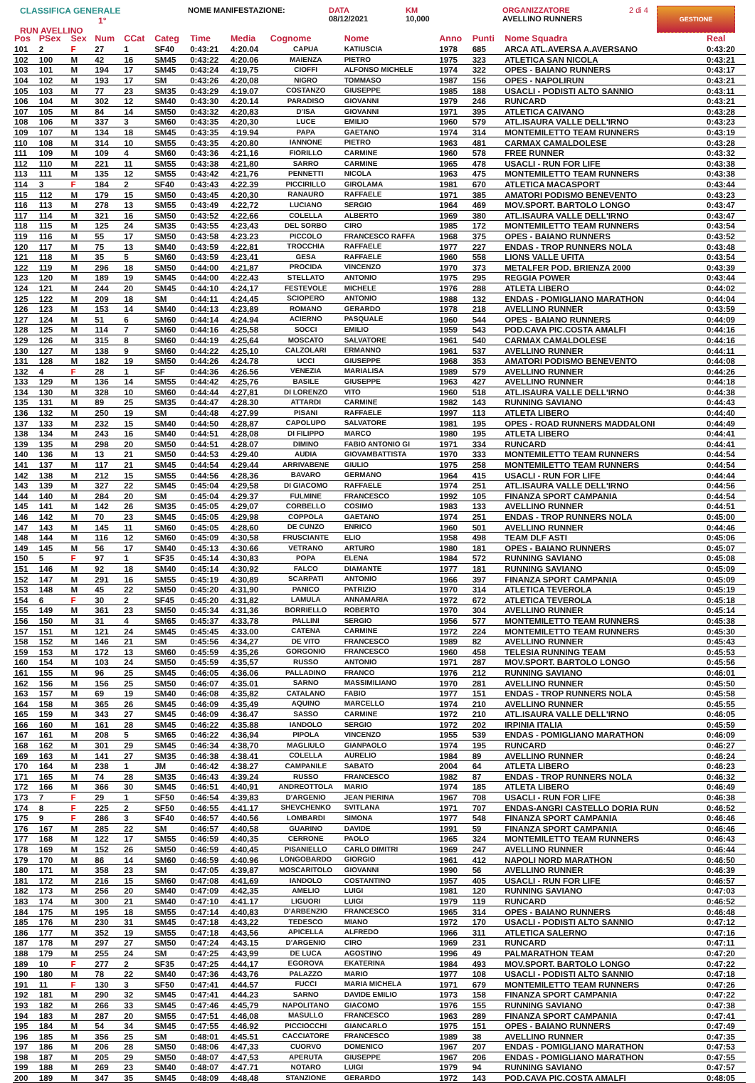CLASSIFICA GENERALE
1° RUN AVELLINO
NOME MANIFESTAZIONE: DATA
08/12/2021
KM
10,000
ORGANIZZATORE
AVELLINO RUNNERS
2 di 4
GESTIONE
| Pos | PSex | Sex | Num | CCat | Categ | Time | Media | Cognome | Nome | Anno | Punti | Nome Squadra | Real |
| --- | --- | --- | --- | --- | --- | --- | --- | --- | --- | --- | --- | --- | --- |
| 101 | 2 | F | 27 | 1 | SF40 | 0:43:21 | 4:20.04 | CAPUA | KATIUSCIA | 1978 | 685 | ARCA ATL.AVERSA A.AVERSANO | 0:43:20 |
| 102 | 100 | M | 42 | 16 | SM45 | 0:43:22 | 4:20.06 | MAIENZA | PIETRO | 1975 | 323 | ATLETICA SAN NICOLA | 0:43:21 |
| 103 | 101 | M | 194 | 17 | SM45 | 0:43:24 | 4:19,75 | CIOFFI | ALFONSO MICHELE | 1974 | 322 | OPES - BAIANO RUNNERS | 0:43:17 |
| 104 | 102 | M | 193 | 17 | SM | 0:43:26 | 4:20,08 | NIGRO | TOMMASO | 1987 | 156 | OPES - NAPOLIRUN | 0:43:21 |
| 105 | 103 | M | 77 | 23 | SM35 | 0:43:29 | 4:19.07 | COSTANZO | GIUSEPPE | 1985 | 188 | USACLI - PODISTI ALTO SANNIO | 0:43:11 |
| 106 | 104 | M | 302 | 12 | SM40 | 0:43:30 | 4:20.14 | PARADISO | GIOVANNI | 1979 | 246 | RUNCARD | 0:43:21 |
| 107 | 105 | M | 84 | 14 | SM50 | 0:43:32 | 4:20,83 | D'ISA | GIOVANNI | 1971 | 395 | ATLETICA CAIVANO | 0:43:28 |
| 108 | 106 | M | 337 | 3 | SM60 | 0:43:35 | 4:20,30 | LUCE | EMILIO | 1960 | 579 | ATL.ISAURA VALLE DELL'IRNO | 0:43:23 |
| 109 | 107 | M | 134 | 18 | SM45 | 0:43:35 | 4:19.94 | PAPA | GAETANO | 1974 | 314 | MONTEMILETTO TEAM RUNNERS | 0:43:19 |
| 110 | 108 | M | 314 | 10 | SM55 | 0:43:35 | 4:20.80 | IANNONE | PIETRO | 1963 | 481 | CARMAX CAMALDOLESE | 0:43:28 |
| 111 | 109 | M | 109 | 4 | SM60 | 0:43:36 | 4:21,16 | FIORILLO | CARMINE | 1960 | 578 | FREE RUNNER | 0:43:32 |
| 112 | 110 | M | 221 | 11 | SM55 | 0:43:38 | 4:21,80 | SARRO | CARMINE | 1965 | 478 | USACLI - RUN FOR LIFE | 0:43:38 |
| 113 | 111 | M | 135 | 12 | SM55 | 0:43:42 | 4:21,76 | PENNETTI | NICOLA | 1963 | 475 | MONTEMILETTO TEAM RUNNERS | 0:43:38 |
| 114 | 3 | F | 184 | 2 | SF40 | 0:43:43 | 4:22.39 | PICCIRILLO | GIROLAMA | 1981 | 670 | ATLETICA MACASPORT | 0:43:44 |
| 115 | 112 | M | 179 | 15 | SM50 | 0:43:45 | 4:20,30 | RANAURO | RAFFAELE | 1971 | 385 | AMATORI PODISMO BENEVENTO | 0:43:23 |
| 116 | 113 | M | 278 | 13 | SM55 | 0:43:49 | 4:22,72 | LUCIANO | SERGIO | 1964 | 469 | MOV.SPORT. BARTOLO LONGO | 0:43:47 |
| 117 | 114 | M | 321 | 16 | SM50 | 0:43:52 | 4:22,66 | COLELLA | ALBERTO | 1969 | 380 | ATL.ISAURA VALLE DELL'IRNO | 0:43:47 |
| 118 | 115 | M | 125 | 24 | SM35 | 0:43:55 | 4:23,43 | DEL SORBO | CIRO | 1985 | 172 | MONTEMILETTO TEAM RUNNERS | 0:43:54 |
| 119 | 116 | M | 55 | 17 | SM50 | 0:43:58 | 4:23.23 | PICCOLO | FRANCESCO RAFFA | 1968 | 375 | OPES - BAIANO RUNNERS | 0:43:52 |
| 120 | 117 | M | 75 | 13 | SM40 | 0:43:59 | 4:22,81 | TROCCHIA | RAFFAELE | 1977 | 227 | ENDAS - TROP RUNNERS NOLA | 0:43:48 |
| 121 | 118 | M | 35 | 5 | SM60 | 0:43:59 | 4:23,41 | GESA | RAFFAELE | 1960 | 558 | LIONS VALLE UFITA | 0:43:54 |
| 122 | 119 | M | 296 | 18 | SM50 | 0:44:00 | 4:21,87 | PROCIDA | VINCENZO | 1970 | 373 | METALFER POD. BRIENZA 2000 | 0:43:39 |
| 123 | 120 | M | 189 | 19 | SM45 | 0:44:00 | 4:22.43 | STELLATO | ANTONIO | 1975 | 295 | REGGIA POWER | 0:43:44 |
| 124 | 121 | M | 244 | 20 | SM45 | 0:44:10 | 4:24,17 | FESTEVOLE | MICHELE | 1976 | 288 | ATLETA LIBERO | 0:44:02 |
| 125 | 122 | M | 209 | 18 | SM | 0:44:11 | 4:24,45 | SCIOPERO | ANTONIO | 1988 | 132 | ENDAS - POMIGLIANO MARATHON | 0:44:04 |
| 126 | 123 | M | 153 | 14 | SM40 | 0:44:13 | 4:23,89 | ROMANO | GERARDO | 1978 | 218 | AVELLINO RUNNER | 0:43:59 |
| 127 | 124 | M | 51 | 6 | SM60 | 0:44:14 | 4:24.94 | ACIERNO | PASQUALE | 1960 | 544 | OPES - BAIANO RUNNERS | 0:44:09 |
| 128 | 125 | M | 114 | 7 | SM60 | 0:44:16 | 4:25,58 | SOCCI | EMILIO | 1959 | 543 | POD.CAVA PIC.COSTA AMALFI | 0:44:16 |
| 129 | 126 | M | 315 | 8 | SM60 | 0:44:19 | 4:25,64 | MOSCATO | SALVATORE | 1961 | 540 | CARMAX CAMALDOLESE | 0:44:16 |
| 130 | 127 | M | 138 | 9 | SM60 | 0:44:22 | 4:25,10 | CALZOLARI | ERMANNO | 1961 | 537 | AVELLINO RUNNER | 0:44:11 |
| 131 | 128 | M | 182 | 19 | SM50 | 0:44:26 | 4:24.78 | UCCI | GIUSEPPE | 1968 | 353 | AMATORI PODISMO BENEVENTO | 0:44:08 |
| 132 | 4 | F | 28 | 1 | SF | 0:44:36 | 4:26.56 | VENEZIA | MARIALISA | 1989 | 579 | AVELLINO RUNNER | 0:44:26 |
| 133 | 129 | M | 136 | 14 | SM55 | 0:44:42 | 4:25,76 | BASILE | GIUSEPPE | 1963 | 427 | AVELLINO RUNNER | 0:44:18 |
| 134 | 130 | M | 328 | 10 | SM60 | 0:44:44 | 4:27,81 | DI LORENZO | VITO | 1960 | 518 | ATL.ISAURA VALLE DELL'IRNO | 0:44:38 |
| 135 | 131 | M | 89 | 25 | SM35 | 0:44:47 | 4:28.30 | ATTARDI | CARMINE | 1982 | 143 | RUNNING SAVIANO | 0:44:43 |
| 136 | 132 | M | 250 | 19 | SM | 0:44:48 | 4:27.99 | PISANI | RAFFAELE | 1997 | 113 | ATLETA LIBERO | 0:44:40 |
| 137 | 133 | M | 232 | 15 | SM40 | 0:44:50 | 4:28,87 | CAPOLUPO | SALVATORE | 1981 | 195 | OPES - ROAD RUNNERS MADDALONI | 0:44:49 |
| 138 | 134 | M | 243 | 16 | SM40 | 0:44:51 | 4:28,08 | DI FILIPPO | MARCO | 1980 | 195 | ATLETA LIBERO | 0:44:41 |
| 139 | 135 | M | 298 | 20 | SM50 | 0:44:51 | 4:28.07 | DIMINO | FABIO ANTONIO GI | 1971 | 334 | RUNCARD | 0:44:41 |
| 140 | 136 | M | 13 | 21 | SM50 | 0:44:53 | 4:29.40 | AUDIA | GIOVAMBATTISTA | 1970 | 333 | MONTEMILETTO TEAM RUNNERS | 0:44:54 |
| 141 | 137 | M | 117 | 21 | SM45 | 0:44:54 | 4:29.44 | ARRIVABENE | GIULIO | 1975 | 258 | MONTEMILETTO TEAM RUNNERS | 0:44:54 |
| 142 | 138 | M | 212 | 15 | SM55 | 0:44:56 | 4:28,36 | BAVARO | GERMANO | 1964 | 415 | USACLI - RUN FOR LIFE | 0:44:44 |
| 143 | 139 | M | 327 | 22 | SM45 | 0:45:04 | 4:29,58 | DI GIACOMO | RAFFAELE | 1974 | 251 | ATL.ISAURA VALLE DELL'IRNO | 0:44:56 |
| 144 | 140 | M | 284 | 20 | SM | 0:45:04 | 4:29.37 | FULMINE | FRANCESCO | 1992 | 105 | FINANZA SPORT CAMPANIA | 0:44:54 |
| 145 | 141 | M | 142 | 26 | SM35 | 0:45:05 | 4:29,07 | CORBELLO | COSIMO | 1983 | 133 | AVELLINO RUNNER | 0:44:51 |
| 146 | 142 | M | 70 | 23 | SM45 | 0:45:05 | 4:29,98 | COPPOLA | GAETANO | 1974 | 251 | ENDAS - TROP RUNNERS NOLA | 0:45:00 |
| 147 | 143 | M | 145 | 11 | SM60 | 0:45:05 | 4:28,60 | DE CUNZO | ENRICO | 1960 | 501 | AVELLINO RUNNER | 0:44:46 |
| 148 | 144 | M | 116 | 12 | SM60 | 0:45:09 | 4:30,58 | FRUSCIANTE | ELIO | 1958 | 498 | TEAM DLF ASTI | 0:45:06 |
| 149 | 145 | M | 56 | 17 | SM40 | 0:45:13 | 4:30.66 | VETRANO | ARTURO | 1980 | 181 | OPES - BAIANO RUNNERS | 0:45:07 |
| 150 | 5 | F | 97 | 1 | SF35 | 0:45:14 | 4:30,83 | POPA | ELENA | 1984 | 572 | RUNNING SAVIANO | 0:45:08 |
| 151 | 146 | M | 92 | 18 | SM40 | 0:45:14 | 4:30,92 | FALCO | DIAMANTE | 1977 | 181 | RUNNING SAVIANO | 0:45:09 |
| 152 | 147 | M | 291 | 16 | SM55 | 0:45:19 | 4:30,89 | SCARPATI | ANTONIO | 1966 | 397 | FINANZA SPORT CAMPANIA | 0:45:09 |
| 153 | 148 | M | 45 | 22 | SM50 | 0:45:20 | 4:31,90 | PANICO | PATRIZIO | 1970 | 314 | ATLETICA TEVEROLA | 0:45:19 |
| 154 | 6 | F | 30 | 2 | SF45 | 0:45:20 | 4:31,82 | LAMULA | ANNAMARIA | 1972 | 672 | ATLETICA TEVEROLA | 0:45:18 |
| 155 | 149 | M | 361 | 23 | SM50 | 0:45:34 | 4:31,36 | BORRIELLO | ROBERTO | 1970 | 304 | AVELLINO RUNNER | 0:45:14 |
| 156 | 150 | M | 31 | 4 | SM65 | 0:45:37 | 4:33,78 | PALLINI | SERGIO | 1956 | 577 | MONTEMILETTO TEAM RUNNERS | 0:45:38 |
| 157 | 151 | M | 121 | 24 | SM45 | 0:45:45 | 4:33.00 | CATENA | CARMINE | 1972 | 224 | MONTEMILETTO TEAM RUNNERS | 0:45:30 |
| 158 | 152 | M | 146 | 21 | SM | 0:45:56 | 4:34,27 | DE VITO | FRANCESCO | 1989 | 82 | AVELLINO RUNNER | 0:45:43 |
| 159 | 153 | M | 172 | 13 | SM60 | 0:45:59 | 4:35,26 | GORGONIO | FRANCESCO | 1960 | 458 | TELESIA RUNNING TEAM | 0:45:53 |
| 160 | 154 | M | 103 | 24 | SM50 | 0:45:59 | 4:35,57 | RUSSO | ANTONIO | 1971 | 287 | MOV.SPORT. BARTOLO LONGO | 0:45:56 |
| 161 | 155 | M | 96 | 25 | SM45 | 0:46:05 | 4:36.06 | PALLADINO | FRANCO | 1976 | 212 | RUNNING SAVIANO | 0:46:01 |
| 162 | 156 | M | 156 | 25 | SM50 | 0:46:07 | 4:35.01 | SARNO | MASSIMILIANO | 1970 | 281 | AVELLINO RUNNER | 0:45:50 |
| 163 | 157 | M | 69 | 19 | SM40 | 0:46:08 | 4:35,82 | CATALANO | FABIO | 1977 | 151 | ENDAS - TROP RUNNERS NOLA | 0:45:58 |
| 164 | 158 | M | 365 | 26 | SM45 | 0:46:09 | 4:35,49 | AQUINO | MARCELLO | 1974 | 210 | AVELLINO RUNNER | 0:45:55 |
| 165 | 159 | M | 343 | 27 | SM45 | 0:46:09 | 4:36.47 | SASSO | CARMINE | 1972 | 210 | ATL.ISAURA VALLE DELL'IRNO | 0:46:05 |
| 166 | 160 | M | 161 | 28 | SM45 | 0:46:22 | 4:35.88 | IANDOLO | SERGIO | 1972 | 202 | IRPINIA ITALIA | 0:45:59 |
| 167 | 161 | M | 208 | 5 | SM65 | 0:46:22 | 4:36,94 | PIPOLA | VINCENZO | 1955 | 539 | ENDAS - POMIGLIANO MARATHON | 0:46:09 |
| 168 | 162 | M | 301 | 29 | SM45 | 0:46:34 | 4:38,70 | MAGLIULO | GIANPAOLO | 1974 | 195 | RUNCARD | 0:46:27 |
| 169 | 163 | M | 141 | 27 | SM35 | 0:46:38 | 4:38.41 | COLELLA | AURELIO | 1984 | 89 | AVELLINO RUNNER | 0:46:24 |
| 170 | 164 | M | 238 | 1 | JM | 0:46:42 | 4:38.27 | CAMPANILE | SABATO | 2004 | 64 | ATLETA LIBERO | 0:46:23 |
| 171 | 165 | M | 74 | 28 | SM35 | 0:46:43 | 4:39.24 | RUSSO | FRANCESCO | 1982 | 87 | ENDAS - TROP RUNNERS NOLA | 0:46:32 |
| 172 | 166 | M | 366 | 30 | SM45 | 0:46:51 | 4:40,91 | ANDREOTTOLA | MARIO | 1974 | 185 | ATLETA LIBERO | 0:46:49 |
| 173 | 7 | F | 29 | 1 | SF50 | 0:46:54 | 4:39,83 | D'ARGENIO | JEAN PIERINA | 1967 | 708 | USACLI - RUN FOR LIFE | 0:46:38 |
| 174 | 8 | F | 225 | 2 | SF50 | 0:46:55 | 4:41.17 | SHEVCHENKO | SVITLANA | 1971 | 707 | ENDAS-ANGRI CASTELLO DORIA RUN | 0:46:52 |
| 175 | 9 | F | 286 | 3 | SF40 | 0:46:57 | 4:40.56 | LOMBARDI | SIMONA | 1977 | 548 | FINANZA SPORT CAMPANIA | 0:46:46 |
| 176 | 167 | M | 285 | 22 | SM | 0:46:57 | 4:40,58 | GUARINO | DAVIDE | 1991 | 59 | FINANZA SPORT CAMPANIA | 0:46:46 |
| 177 | 168 | M | 122 | 17 | SM55 | 0:46:59 | 4:40,35 | CERRONE | PAOLO | 1965 | 324 | MONTEMILETTO TEAM RUNNERS | 0:46:43 |
| 178 | 169 | M | 152 | 26 | SM50 | 0:46:59 | 4:40,45 | PISANIELLO | CARLO DIMITRI | 1969 | 247 | AVELLINO RUNNER | 0:46:44 |
| 179 | 170 | M | 86 | 14 | SM60 | 0:46:59 | 4:40.96 | LONGOBARDO | GIORGIO | 1961 | 412 | NAPOLI NORD MARATHON | 0:46:50 |
| 180 | 171 | M | 358 | 23 | SM | 0:47:05 | 4:39,87 | MOSCARITOLO | GIOVANNI | 1990 | 56 | AVELLINO RUNNER | 0:46:39 |
| 181 | 172 | M | 216 | 15 | SM60 | 0:47:08 | 4:41,69 | IANDOLO | COSTANTINO | 1957 | 405 | USACLI - RUN FOR LIFE | 0:46:57 |
| 182 | 173 | M | 256 | 20 | SM40 | 0:47:09 | 4:42,35 | AMELIO | LUIGI | 1981 | 120 | RUNNING SAVIANO | 0:47:03 |
| 183 | 174 | M | 300 | 21 | SM40 | 0:47:10 | 4:41.17 | LIGUORI | LUIGI | 1979 | 119 | RUNCARD | 0:46:52 |
| 184 | 175 | M | 195 | 18 | SM55 | 0:47:14 | 4:40,83 | D'ARBENZIO | FRANCESCO | 1965 | 314 | OPES - BAIANO RUNNERS | 0:46:48 |
| 185 | 176 | M | 230 | 31 | SM45 | 0:47:18 | 4:43,22 | TEDESCO | MIANO | 1972 | 170 | USACLI - PODISTI ALTO SANNIO | 0:47:12 |
| 186 | 177 | M | 352 | 19 | SM55 | 0:47:18 | 4:43,56 | APICELLA | ALFREDO | 1966 | 311 | ATLETICA SALERNO | 0:47:16 |
| 187 | 178 | M | 297 | 27 | SM50 | 0:47:24 | 4:43.15 | D'ARGENIO | CIRO | 1969 | 231 | RUNCARD | 0:47:11 |
| 188 | 179 | M | 255 | 24 | SM | 0:47:25 | 4:43,99 | DE LUCA | AGOSTINO | 1996 | 49 | PALMARATHON TEAM | 0:47:20 |
| 189 | 10 | F | 277 | 2 | SF35 | 0:47:25 | 4:44,17 | EGOROVA | EKATERINA | 1984 | 493 | MOV.SPORT. BARTOLO LONGO | 0:47:22 |
| 190 | 180 | M | 78 | 22 | SM40 | 0:47:36 | 4:43,76 | PALAZZO | MARIO | 1977 | 108 | USACLI - PODISTI ALTO SANNIO | 0:47:18 |
| 191 | 11 | F | 130 | 3 | SF50 | 0:47:41 | 4:44.57 | FUCCI | MARIA MICHELA | 1971 | 679 | MONTEMILETTO TEAM RUNNERS | 0:47:26 |
| 192 | 181 | M | 290 | 32 | SM45 | 0:47:41 | 4:44.23 | SARNO | DAVIDE EMILIO | 1973 | 158 | FINANZA SPORT CAMPANIA | 0:47:22 |
| 193 | 182 | M | 266 | 33 | SM45 | 0:47:46 | 4:45,79 | NAPOLITANO | GIACOMO | 1976 | 155 | RUNNING SAVIANO | 0:47:38 |
| 194 | 183 | M | 287 | 20 | SM55 | 0:47:51 | 4:46,08 | MASULLO | FRANCESCO | 1963 | 289 | FINANZA SPORT CAMPANIA | 0:47:41 |
| 195 | 184 | M | 54 | 34 | SM45 | 0:47:55 | 4:46.92 | PICCIOCCHI | GIANCARLO | 1975 | 151 | OPES - BAIANO RUNNERS | 0:47:49 |
| 196 | 185 | M | 356 | 25 | SM | 0:48:01 | 4:45.51 | CACCIATORE | FRANCESCO | 1989 | 38 | AVELLINO RUNNER | 0:47:35 |
| 197 | 186 | M | 206 | 28 | SM50 | 0:48:06 | 4:47,33 | CUORVO | DOMENICO | 1967 | 207 | ENDAS - POMIGLIANO MARATHON | 0:47:53 |
| 198 | 187 | M | 205 | 29 | SM50 | 0:48:07 | 4:47,53 | APERUTA | GIUSEPPE | 1967 | 206 | ENDAS - POMIGLIANO MARATHON | 0:47:55 |
| 199 | 188 | M | 269 | 23 | SM40 | 0:48:07 | 4:47.71 | NOTARO | LUIGI | 1979 | 94 | RUNNING SAVIANO | 0:47:57 |
| 200 | 189 | M | 347 | 35 | SM45 | 0:48:09 | 4:48,48 | STANZIONE | GERARDO | 1972 | 143 | POD.CAVA PIC.COSTA AMALFI | 0:48:05 |